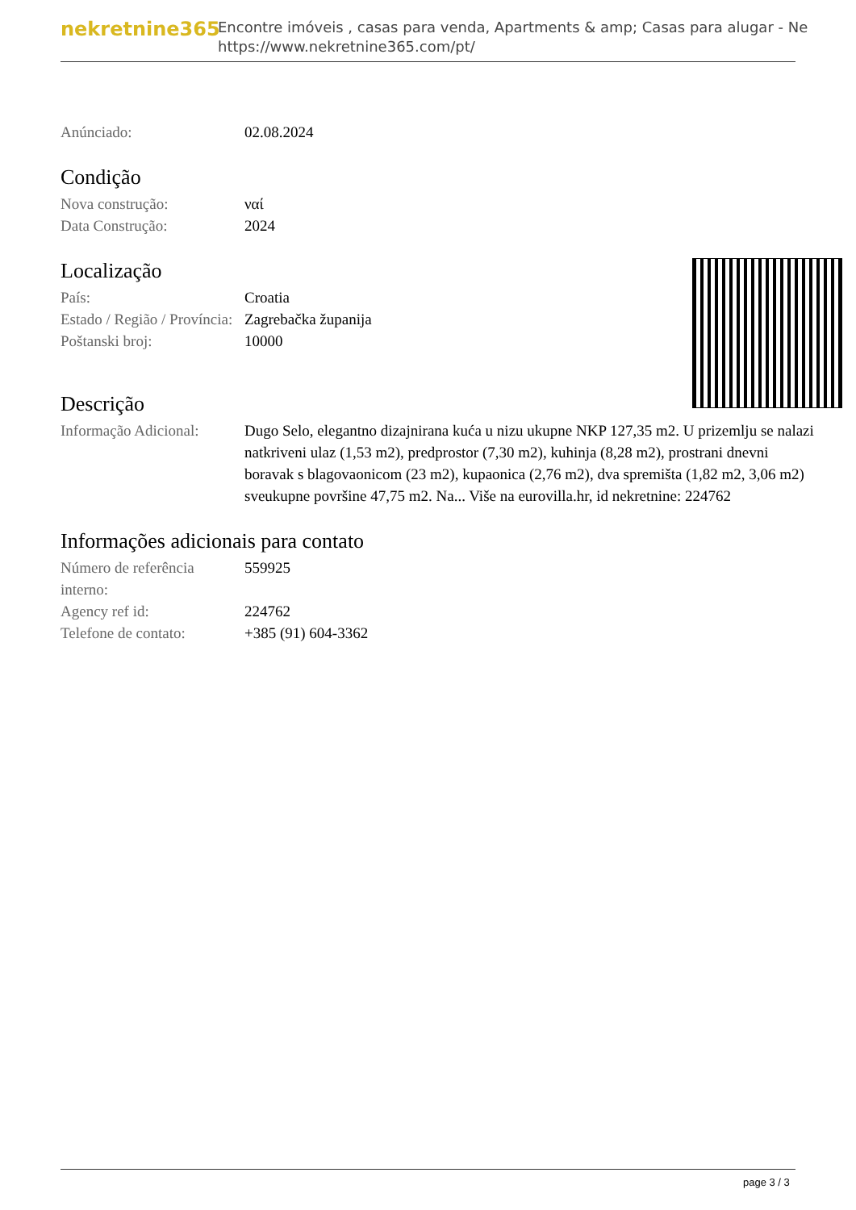nekretnine365
Encontre imóveis , casas para venda, Apartments & amp; Casas para alugar - Ne
https://www.nekretnine365.com/pt/
| Anúnciado: | 02.08.2024 |
Condição
| Nova construção: | ναί |
| Data Construção: | 2024 |
Localização
| País: | Croatia |
| Estado / Região / Província: | Zagrebačka županija |
| Poštanski broj: | 10000 |
Descrição
| Informação Adicional: | Dugo Selo, elegantno dizajnirana kuća u nizu ukupne NKP 127,35 m2. U prizemlju se nalazi natkriveni ulaz (1,53 m2), predprostor (7,30 m2), kuhinja (8,28 m2), prostrani dnevni boravak s blagovaonicom (23 m2), kupaonica (2,76 m2), dva spremišta (1,82 m2, 3,06 m2) sveukupne površine 47,75 m2. Na... Više na eurovilla.hr, id nekretnine: 224762 |
Informações adicionais para contato
| Número de referência interno: | 559925 |
| Agency ref id: | 224762 |
| Telefone de contato: | +385 (91) 604-3362 |
page 3 / 3